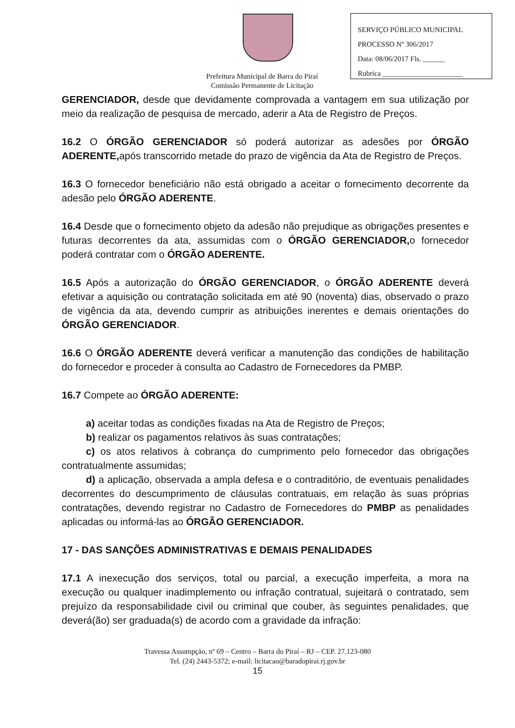SERVIÇO PÚBLICO MUNICIPAL
PROCESSO Nº 306/2017
Data: 08/06/2017 Fls. ______
Rubrica ______________________
Prefeitura Municipal de Barra do Piraí
Comissão Permanente de Licitação
GERENCIADOR, desde que devidamente comprovada a vantagem em sua utilização por meio da realização de pesquisa de mercado, aderir a Ata de Registro de Preços.
16.2 O ÓRGÃO GERENCIADOR só poderá autorizar as adesões por ÓRGÃO ADERENTE, após transcorrido metade do prazo de vigência da Ata de Registro de Preços.
16.3 O fornecedor beneficiário não está obrigado a aceitar o fornecimento decorrente da adesão pelo ÓRGÃO ADERENTE.
16.4 Desde que o fornecimento objeto da adesão não prejudique as obrigações presentes e futuras decorrentes da ata, assumidas com o ÓRGÃO GERENCIADOR, o fornecedor poderá contratar com o ÓRGÃO ADERENTE.
16.5 Após a autorização do ÓRGÃO GERENCIADOR, o ÓRGÃO ADERENTE deverá efetivar a aquisição ou contratação solicitada em até 90 (noventa) dias, observado o prazo de vigência da ata, devendo cumprir as atribuições inerentes e demais orientações do ÓRGÃO GERENCIADOR.
16.6 O ÓRGÃO ADERENTE deverá verificar a manutenção das condições de habilitação do fornecedor e proceder à consulta ao Cadastro de Fornecedores da PMBP.
16.7 Compete ao ÓRGÃO ADERENTE:
a) aceitar todas as condições fixadas na Ata de Registro de Preços;
b) realizar os pagamentos relativos às suas contratações;
c) os atos relativos à cobrança do cumprimento pelo fornecedor das obrigações contratualmente assumidas;
d) a aplicação, observada a ampla defesa e o contraditório, de eventuais penalidades decorrentes do descumprimento de cláusulas contratuais, em relação às suas próprias contratações, devendo registrar no Cadastro de Fornecedores do PMBP as penalidades aplicadas ou informá-las ao ÓRGÃO GERENCIADOR.
17 - DAS SANÇÕES ADMINISTRATIVAS E DEMAIS PENALIDADES
17.1 A inexecução dos serviços, total ou parcial, a execução imperfeita, a mora na execução ou qualquer inadimplemento ou infração contratual, sujeitará o contratado, sem prejuízo da responsabilidade civil ou criminal que couber, às seguintes penalidades, que deverá(ão) ser graduada(s) de acordo com a gravidade da infração:
Travessa Assumpção, nº 69 – Centro – Barra do Piraí – RJ – CEP. 27.123-080
Tel. (24) 2443-5372; e-mail: licitacao@baradopirai.rj.gov.br
15